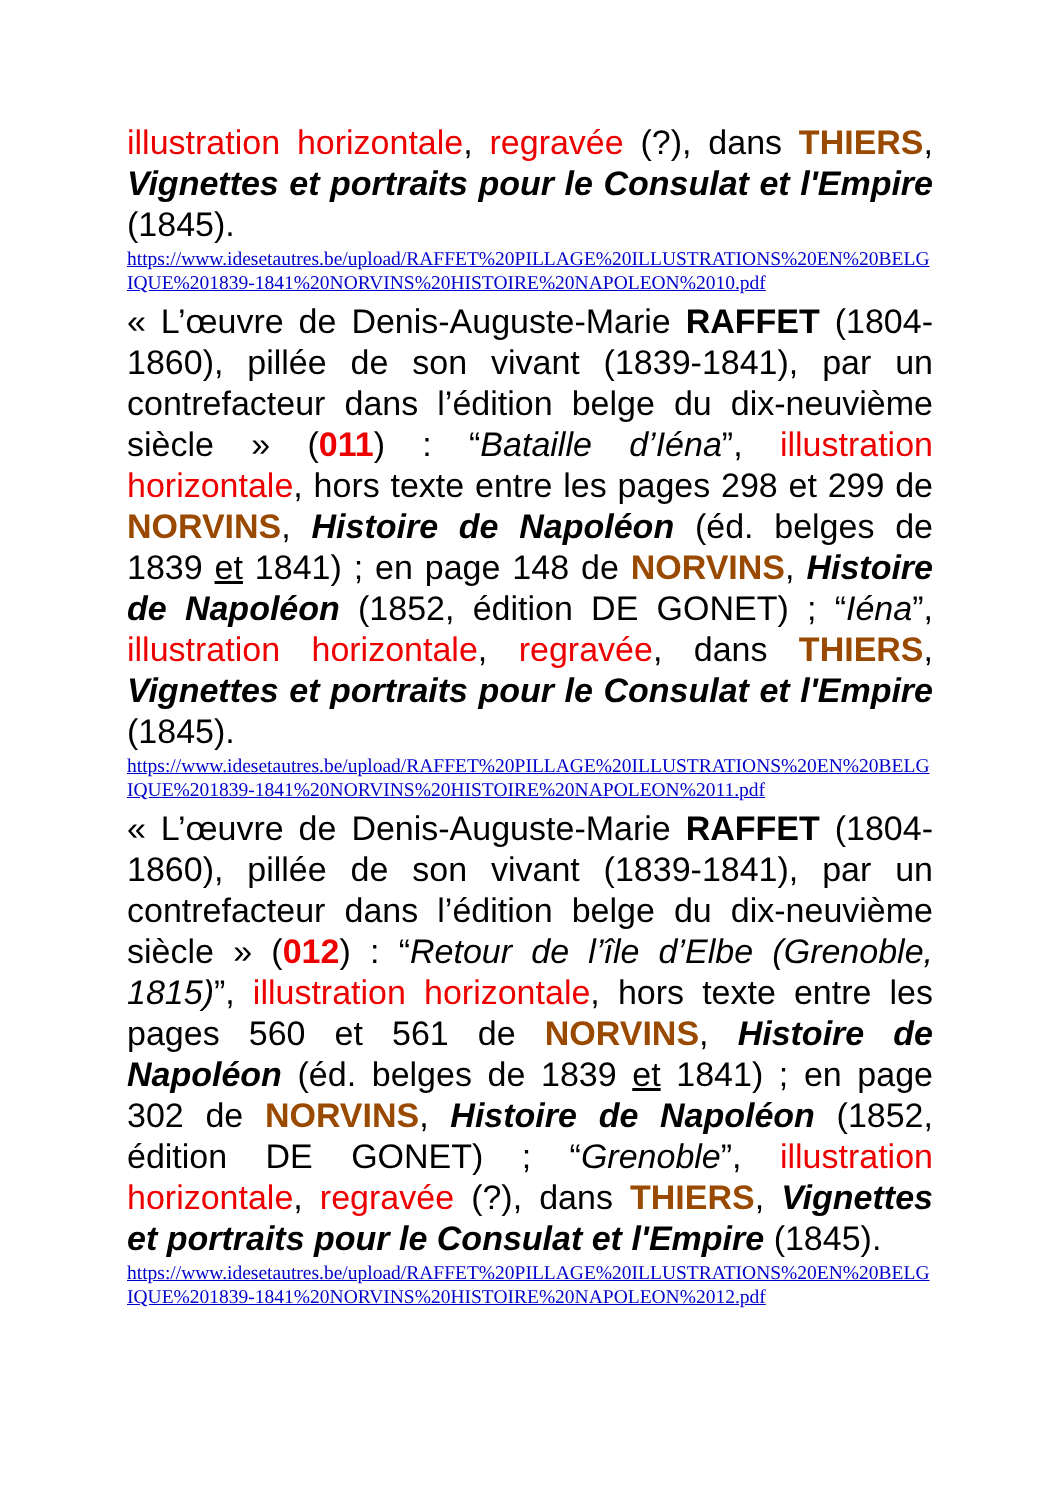illustration horizontale, regravée (?), dans THIERS, Vignettes et portraits pour le Consulat et l'Empire (1845).
https://www.idesetautres.be/upload/RAFFET%20PILLAGE%20ILLUSTRATIONS%20EN%20BELGIQUE%201839-1841%20NORVINS%20HISTOIRE%20NAPOLEON%2010.pdf
« L’œuvre de Denis-Auguste-Marie RAFFET (1804-1860), pillée de son vivant (1839-1841), par un contrefacteur dans l’édition belge du dix-neuvième siècle » (011) : “Bataille d’Iéna”, illustration horizontale, hors texte entre les pages 298 et 299 de NORVINS, Histoire de Napoléon (éd. belges de 1839 et 1841) ; en page 148 de NORVINS, Histoire de Napoléon (1852, édition DE GONET) ; “Iéna”, illustration horizontale, regravée, dans THIERS, Vignettes et portraits pour le Consulat et l'Empire (1845).
https://www.idesetautres.be/upload/RAFFET%20PILLAGE%20ILLUSTRATIONS%20EN%20BELGIQUE%201839-1841%20NORVINS%20HISTOIRE%20NAPOLEON%2011.pdf
« L’œuvre de Denis-Auguste-Marie RAFFET (1804-1860), pillée de son vivant (1839-1841), par un contrefacteur dans l’édition belge du dix-neuvième siècle » (012) : “Retour de l’île d’Elbe (Grenoble, 1815)”, illustration horizontale, hors texte entre les pages 560 et 561 de NORVINS, Histoire de Napoléon (éd. belges de 1839 et 1841) ; en page 302 de NORVINS, Histoire de Napoléon (1852, édition DE GONET) ; “Grenoble”, illustration horizontale, regravée (?), dans THIERS, Vignettes et portraits pour le Consulat et l'Empire (1845).
https://www.idesetautres.be/upload/RAFFET%20PILLAGE%20ILLUSTRATIONS%20EN%20BELGIQUE%201839-1841%20NORVINS%20HISTOIRE%20NAPOLEON%2012.pdf